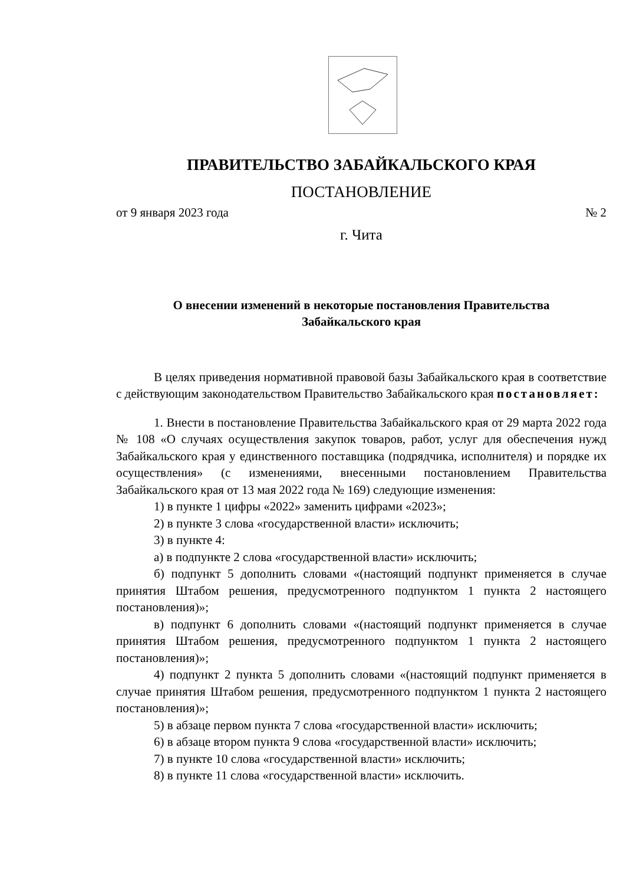ПРАВИТЕЛЬСТВО ЗАБАЙКАЛЬСКОГО КРАЯ
ПОСТАНОВЛЕНИЕ
от 9 января 2023 года № 2
г. Чита
О внесении изменений в некоторые постановления Правительства
Забайкальского края
В целях приведения нормативной правовой базы Забайкальского края в соответствие с действующим законодательством Правительство Забайкальского края постановляет:
1. Внести в постановление Правительства Забайкальского края от 29 марта 2022 года № 108 «О случаях осуществления закупок товаров, работ, услуг для обеспечения нужд Забайкальского края у единственного поставщика (подрядчика, исполнителя) и порядке их осуществления» (с изменениями, внесенными постановлением Правительства Забайкальского края от 13 мая 2022 года № 169) следующие изменения:
1) в пункте 1 цифры «2022» заменить цифрами «2023»;
2) в пункте 3 слова «государственной власти» исключить;
3) в пункте 4:
а) в подпункте 2 слова «государственной власти» исключить;
б) подпункт 5 дополнить словами «(настоящий подпункт применяется в случае принятия Штабом решения, предусмотренного подпунктом 1 пункта 2 настоящего постановления)»;
в) подпункт 6 дополнить словами «(настоящий подпункт применяется в случае принятия Штабом решения, предусмотренного подпунктом 1 пункта 2 настоящего постановления)»;
4) подпункт 2 пункта 5 дополнить словами «(настоящий подпункт применяется в случае принятия Штабом решения, предусмотренного подпунктом 1 пункта 2 настоящего постановления)»;
5) в абзаце первом пункта 7 слова «государственной власти» исключить;
6) в абзаце втором пункта 9 слова «государственной власти» исключить;
7) в пункте 10 слова «государственной власти» исключить;
8) в пункте 11 слова «государственной власти» исключить.